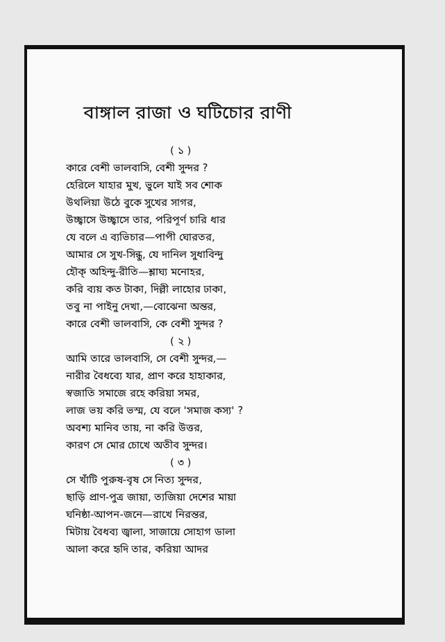বাঙ্গাল রাজা ও ঘটিচোর রাণী
( ১ )
কারে বেশী ভালবাসি, বেশী সুন্দর ?
হেরিলে যাহার মুখ, ভুলে যাই সব শোক
উথলিয়া উঠে বুকে সুখের সাগর,
উচ্ছ্বাসে উচ্ছ্বাসে তার, পরিপূর্ণ চারি ধার
যে বলে এ ব্যভিচার—পাপী ঘোরতর,
আমার সে সুখ-সিন্ধু, যে দানিল সুধাবিন্দু
হৌক্ অহিন্দু-রীতি—শ্লাঘ্য মনোহর,
করি ব্যয় কত টাকা, দিল্লী লাহোর ঢাকা,
তবু না পাইনু দেখা,—বোঝেনা অন্তর,
কারে বেশী ভালবাসি, কে বেশী সুন্দর ?
( ২ )
আমি তারে ভালবাসি, সে বেশী সুন্দর,—
নারীর বৈধব্যে যার, প্রাণ করে হাহাকার,
স্বজাতি সমাজে রহে করিয়া সমর,
লাজ ভয় করি ভস্ম, যে বলে 'সমাজ কস্য' ?
অবশ্য মানিব তায়, না করি উত্তর,
কারণ সে মোর চোখে অতীব সুন্দর।
( ৩ )
সে খাঁটি পুরুষ-বৃষ সে নিত্য সুন্দর,
ছাড়ি প্রাণ-পুত্র জায়া, ত্যজিয়া দেশের মায়া
ঘনিষ্ঠা-আপন-জনে—রাখে নিরন্তর,
মিটায় বৈধব্য জ্বালা, সাজায়ে সোহাগ ডালা
আলা করে হৃদি তার, করিয়া আদর